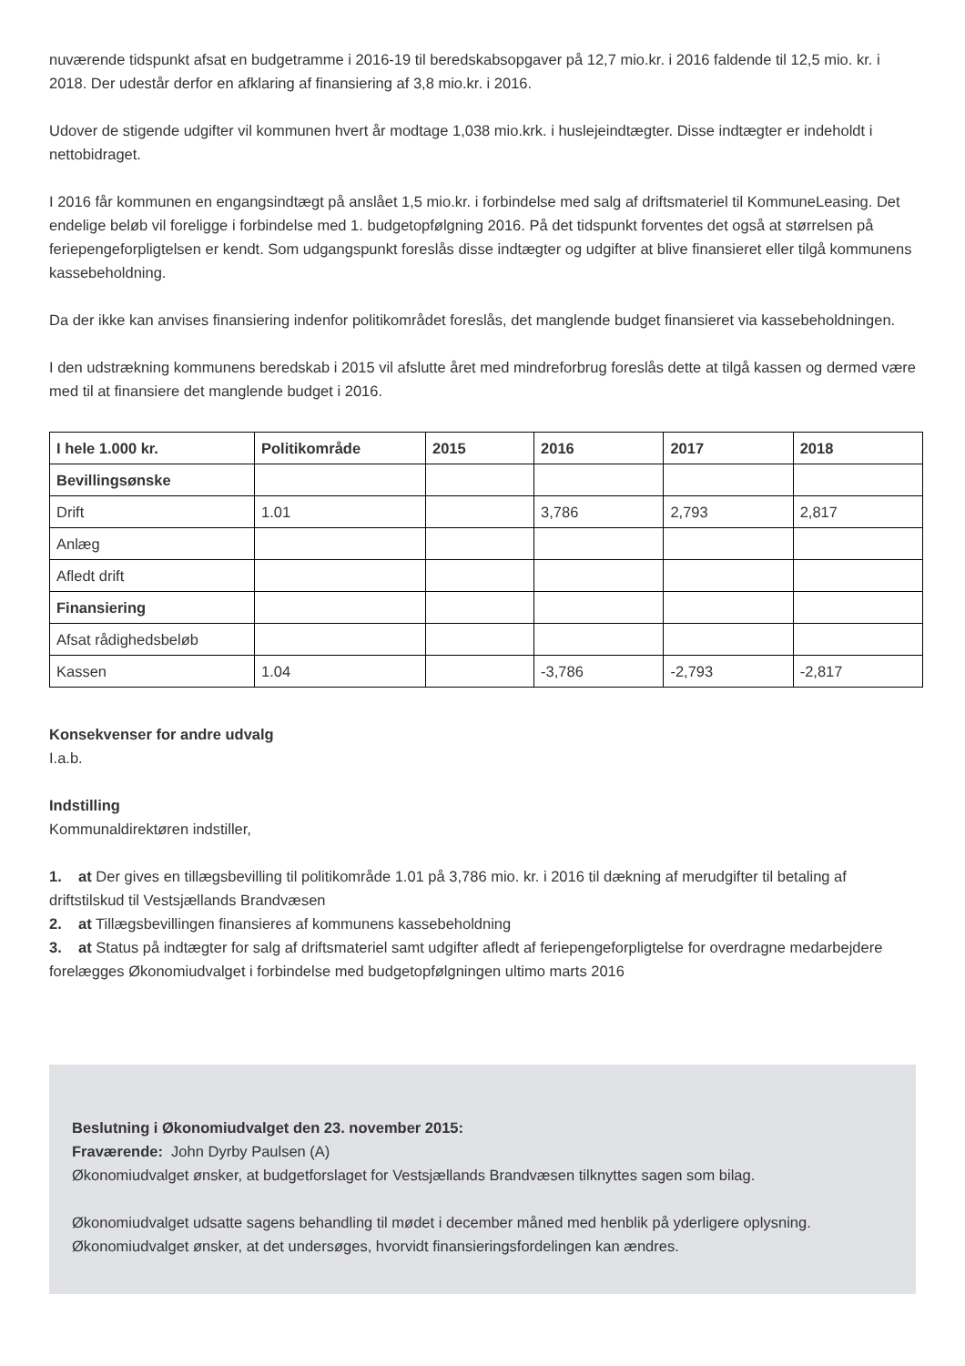nuværende tidspunkt afsat en budgetramme i 2016-19 til beredskabsopgaver på 12,7 mio.kr. i 2016 faldende til 12,5 mio. kr. i 2018. Der udestår derfor en afklaring af finansiering af 3,8 mio.kr. i 2016.
Udover de stigende udgifter vil kommunen hvert år modtage 1,038 mio.krk. i huslejeindtægter. Disse indtægter er indeholdt i nettobidraget.
I 2016 får kommunen en engangsindtægt på anslået 1,5 mio.kr. i forbindelse med salg af driftsmateriel til KommuneLeasing. Det endelige beløb vil foreligge i forbindelse med 1. budgetopfølgning 2016. På det tidspunkt forventes det også at størrelsen på feriepengeforpligtelsen er kendt. Som udgangspunkt foreslås disse indtægter og udgifter at blive finansieret eller tilgå kommunens kassebeholdning.
Da der ikke kan anvises finansiering indenfor politikområdet foreslås, det manglende budget finansieret via kassebeholdningen.
I den udstrækning kommunens beredskab i 2015 vil afslutte året med mindreforbrug foreslås dette at tilgå kassen og dermed være med til at finansiere det manglende budget i 2016.
| I hele 1.000 kr. | Politikområde | 2015 | 2016 | 2017 | 2018 |
| --- | --- | --- | --- | --- | --- |
| Bevillingsønske | | | | | |
| Drift | 1.01 | | 3,786 | 2,793 | 2,817 |
| Anlæg | | | | | |
| Afledt drift | | | | | |
| Finansiering | | | | | |
| Afsat rådighedsbeløb | | | | | |
| Kassen | 1.04 | | -3,786 | -2,793 | -2,817 |
Konsekvenser for andre udvalg
I.a.b.
Indstilling
Kommunaldirektøren indstiller,
1. at Der gives en tillægsbevilling til politikområde 1.01 på 3,786 mio. kr. i 2016 til dækning af merudgifter til betaling af driftstilskud til Vestsjællands Brandvæsen
2. at Tillægsbevillingen finansieres af kommunens kassebeholdning
3. at Status på indtægter for salg af driftsmateriel samt udgifter afledt af feriepengeforpligtelse for overdragne medarbejdere forelægges Økonomiudvalget i forbindelse med budgetopfølgningen ultimo marts 2016
Beslutning i Økonomiudvalget den 23. november 2015:
Fraværende: John Dyrby Paulsen (A)
Økonomiudvalget ønsker, at budgetforslaget for Vestsjællands Brandvæsen tilknyttes sagen som bilag.
Økonomiudvalget udsatte sagens behandling til mødet i december måned med henblik på yderligere oplysning. Økonomiudvalget ønsker, at det undersøges, hvorvidt finansieringsfordelingen kan ændres.